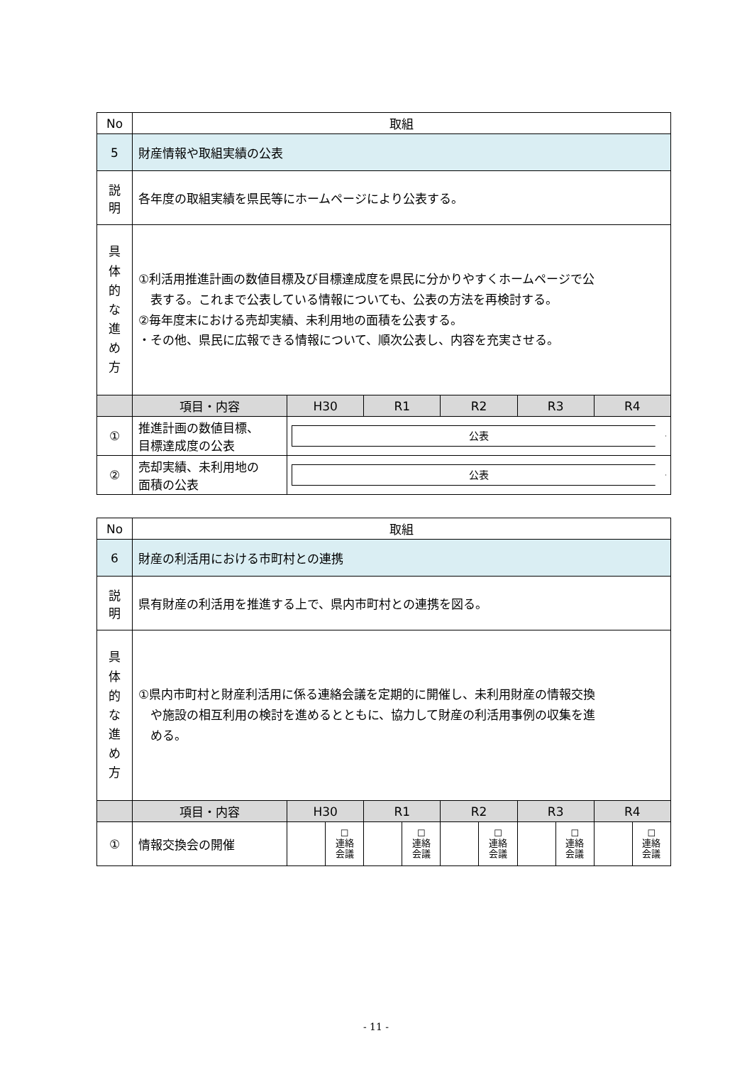| No | 取組 | | | | | |
| 5 | 財産情報や取組実績の公表 | | | | | |
| 説 明 | 各年度の取組実績を県民等にホームページにより公表する。 | | | | | |
| 具 体 的 な 進 め 方 | ①利活用推進計画の数値目標及び目標達成度を県民に分かりやすくホームページで公 表する。これまで公表している情報についても、公表の方法を再検討する。 ②毎年度末における売却実績、未利用地の面積を公表する。 ・その他、県民に広報できる情報について、順次公表し、内容を充実させる。 | | | | | |
| | 項目・内容 | H30 | R1 | R2 | R3 | R4 |
| ① | 推進計画の数値目標、 目標達成度の公表 | 公表 | | | | |
| ② | 売却実績、未利用地の 面積の公表 | 公表 | | | | |
| No | 取組 | | | | | | | | | | |
| 6 | 財産の利活用における市町村との連携 | | | | | | | | | | |
| 説 明 | 県有財産の利活用を推進する上で、県内市町村との連携を図る。 | | | | | | | | | | |
| 具 体 的 な 進 め 方 | ①県内市町村と財産利活用に係る連絡会議を定期的に開催し、未利用財産の情報交換 や施設の相互利用の検討を進めるとともに、協力して財産の利活用事例の収集を進 める。 | | | | | | | | | | |
| | 項目・内容 | H30 | | R1 | | R2 | | R3 | | R4 | |
| ① | 情報交換会の開催 | | ☐ 連絡 会議 | | ☐ 連絡 会議 | | ☐ 連絡 会議 | | ☐ 連絡 会議 | | ☐ 連絡 会議 |
- 11 -